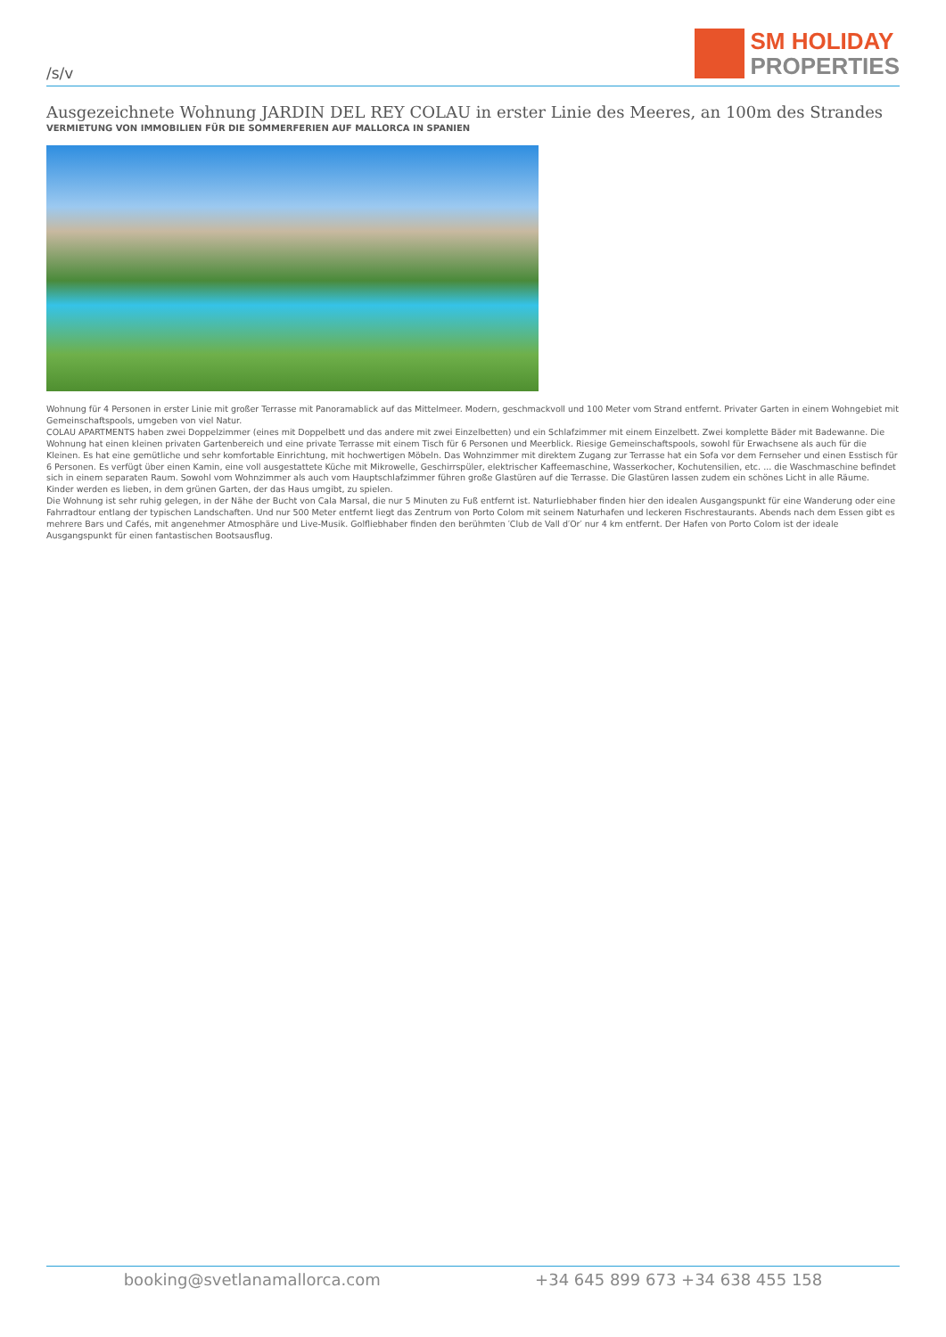/s/v
SM HOLIDAY
PROPERTIES
Ausgezeichnete Wohnung JARDIN DEL REY COLAU in erster Linie des Meeres, an 100m des Strandes
VERMIETUNG VON IMMOBILIEN FÜR DIE SOMMERFERIEN AUF MALLORCA IN SPANIEN
Wohnung für 4 Personen in erster Linie mit großer Terrasse mit Panoramablick auf das Mittelmeer. Modern, geschmackvoll und 100 Meter vom Strand entfernt. Privater Garten in einem Wohngebiet mit Gemeinschaftspools, umgeben von viel Natur.
COLAU APARTMENTS haben zwei Doppelzimmer (eines mit Doppelbett und das andere mit zwei Einzelbetten) und ein Schlafzimmer mit einem Einzelbett. Zwei komplette Bäder mit Badewanne. Die Wohnung hat einen kleinen privaten Gartenbereich und eine private Terrasse mit einem Tisch für 6 Personen und Meerblick. Riesige Gemeinschaftspools, sowohl für Erwachsene als auch für die Kleinen. Es hat eine gemütliche und sehr komfortable Einrichtung, mit hochwertigen Möbeln. Das Wohnzimmer mit direktem Zugang zur Terrasse hat ein Sofa vor dem Fernseher und einen Esstisch für 6 Personen. Es verfügt über einen Kamin, eine voll ausgestattete Küche mit Mikrowelle, Geschirrspüler, elektrischer Kaffeemaschine, Wasserkocher, Kochutensilien, etc. ... die Waschmaschine befindet sich in einem separaten Raum. Sowohl vom Wohnzimmer als auch vom Hauptschlafzimmer führen große Glastüren auf die Terrasse. Die Glastüren lassen zudem ein schönes Licht in alle Räume.
Kinder werden es lieben, in dem grünen Garten, der das Haus umgibt, zu spielen.
Die Wohnung ist sehr ruhig gelegen, in der Nähe der Bucht von Cala Marsal, die nur 5 Minuten zu Fuß entfernt ist. Naturliebhaber finden hier den idealen Ausgangspunkt für eine Wanderung oder eine Fahrradtour entlang der typischen Landschaften. Und nur 500 Meter entfernt liegt das Zentrum von Porto Colom mit seinem Naturhafen und leckeren Fischrestaurants. Abends nach dem Essen gibt es mehrere Bars und Cafés, mit angenehmer Atmosphäre und Live-Musik. Golfliebhaber finden den berühmten ′Club de Vall d′Or′ nur 4 km entfernt. Der Hafen von Porto Colom ist der ideale Ausgangspunkt für einen fantastischen Bootsausflug.
booking@svetlanamallorca.com +34 645 899 673 +34 638 455 158